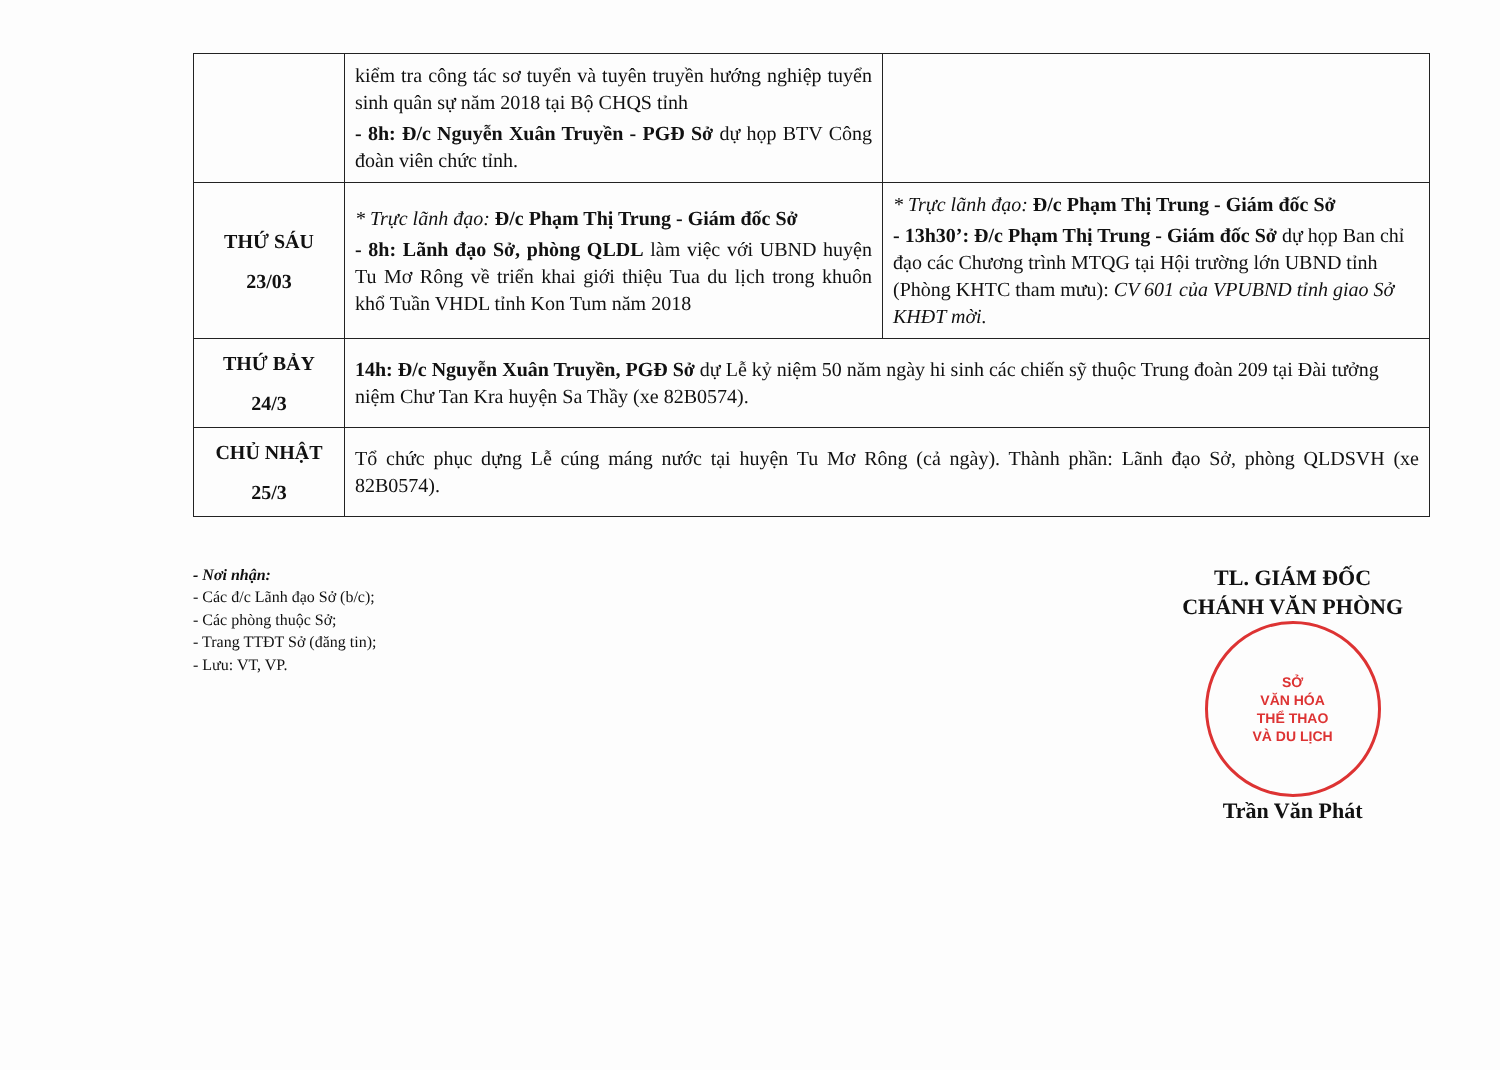| | kiểm tra công tác sơ tuyển và tuyên truyền hướng nghiệp tuyển sinh quân sự năm 2018 tại Bộ CHQS tỉnh - 8h: Đ/c Nguyễn Xuân Truyền - PGĐ Sở dự họp BTV Công đoàn viên chức tỉnh. | |
| THỨ SÁU 23/03 | * Trực lãnh đạo: Đ/c Phạm Thị Trung - Giám đốc Sở - 8h: Lãnh đạo Sở, phòng QLDL làm việc với UBND huyện Tu Mơ Rông về triển khai giới thiệu Tua du lịch trong khuôn khổ Tuần VHDL tỉnh Kon Tum năm 2018 | * Trực lãnh đạo: Đ/c Phạm Thị Trung - Giám đốc Sở - 13h30’: Đ/c Phạm Thị Trung - Giám đốc Sở dự họp Ban chỉ đạo các Chương trình MTQG tại Hội trường lớn UBND tỉnh (Phòng KHTC tham mưu): CV 601 của VPUBND tỉnh giao Sở KHĐT mời. |
| THỨ BẢY 24/3 | 14h: Đ/c Nguyễn Xuân Truyền, PGĐ Sở dự Lễ kỷ niệm 50 năm ngày hi sinh các chiến sỹ thuộc Trung đoàn 209 tại Đài tưởng niệm Chư Tan Kra huyện Sa Thầy (xe 82B0574). | |
| CHỦ NHẬT 25/3 | Tổ chức phục dựng Lễ cúng máng nước tại huyện Tu Mơ Rông (cả ngày). Thành phần: Lãnh đạo Sở, phòng QLDSVH (xe 82B0574). | |
- Nơi nhận:
- Các đ/c Lãnh đạo Sở (b/c);
- Các phòng thuộc Sở;
- Trang TTĐT Sở (đăng tin);
- Lưu: VT, VP.
TL. GIÁM ĐỐC
CHÁNH VĂN PHÒNG
SỞ
VĂN HÓA
THỂ THAO
VÀ DU LỊCH
Trần Văn Phát